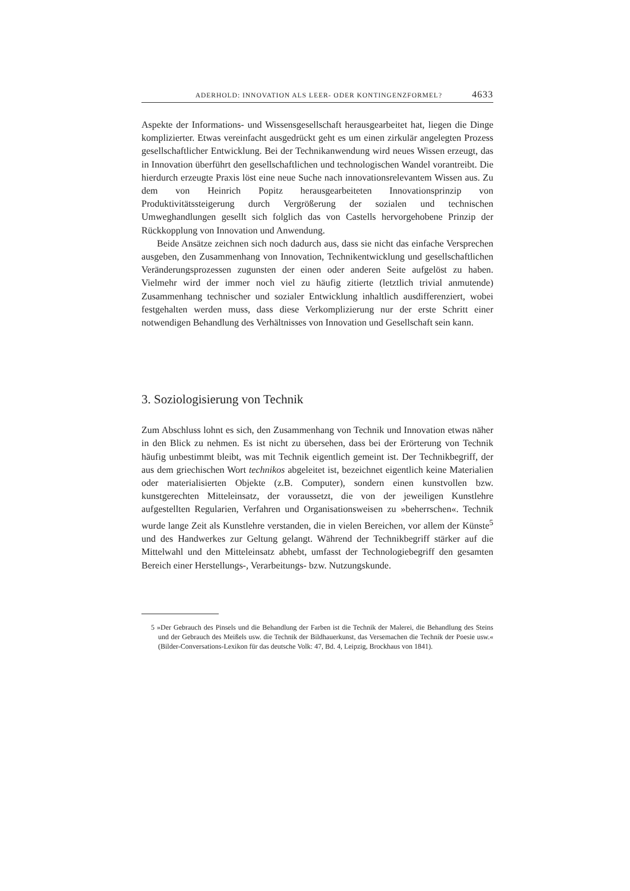ADERHOLD: INNOVATION ALS LEER- ODER KONTINGENZFORMEL? 4633
Aspekte der Informations- und Wissensgesellschaft herausgearbeitet hat, liegen die Dinge komplizierter. Etwas vereinfacht ausgedrückt geht es um einen zirkulär angelegten Prozess gesellschaftlicher Entwicklung. Bei der Technikanwendung wird neues Wissen erzeugt, das in Innovation überführt den gesellschaftlichen und technologischen Wandel vorantreibt. Die hierdurch erzeugte Praxis löst eine neue Suche nach innovationsrelevantem Wissen aus. Zu dem von Heinrich Popitz herausgearbeiteten Innovationsprinzip von Produktivitätssteigerung durch Vergrößerung der sozialen und technischen Umweghandlungen gesellt sich folglich das von Castells hervorgehobene Prinzip der Rückkopplung von Innovation und Anwendung.
Beide Ansätze zeichnen sich noch dadurch aus, dass sie nicht das einfache Versprechen ausgeben, den Zusammenhang von Innovation, Technikentwicklung und gesellschaftlichen Veränderungsprozessen zugunsten der einen oder anderen Seite aufgelöst zu haben. Vielmehr wird der immer noch viel zu häufig zitierte (letztlich trivial anmutende) Zusammenhang technischer und sozialer Entwicklung inhaltlich ausdifferenziert, wobei festgehalten werden muss, dass diese Verkomplizierung nur der erste Schritt einer notwendigen Behandlung des Verhältnisses von Innovation und Gesellschaft sein kann.
3. Soziologisierung von Technik
Zum Abschluss lohnt es sich, den Zusammenhang von Technik und Innovation etwas näher in den Blick zu nehmen. Es ist nicht zu übersehen, dass bei der Erörterung von Technik häufig unbestimmt bleibt, was mit Technik eigentlich gemeint ist. Der Technikbegriff, der aus dem griechischen Wort technikos abgeleitet ist, bezeichnet eigentlich keine Materialien oder materialisierten Objekte (z.B. Computer), sondern einen kunstvollen bzw. kunstgerechten Mitteleinsatz, der voraussetzt, die von der jeweiligen Kunstlehre aufgestellten Regularien, Verfahren und Organisationsweisen zu »beherrschen«. Technik wurde lange Zeit als Kunstlehre verstanden, die in vielen Bereichen, vor allem der Künste<sup>5</sup> und des Handwerkes zur Geltung gelangt. Während der Technikbegriff stärker auf die Mittelwahl und den Mitteleinsatz abhebt, umfasst der Technologiebegriff den gesamten Bereich einer Herstellungs-, Verarbeitungs- bzw. Nutzungskunde.
5 »Der Gebrauch des Pinsels und die Behandlung der Farben ist die Technik der Malerei, die Behandlung des Steins und der Gebrauch des Meißels usw. die Technik der Bildhauerkunst, das Versemachen die Technik der Poesie usw.« (Bilder-Conversations-Lexikon für das deutsche Volk: 47, Bd. 4, Leipzig, Brockhaus von 1841).